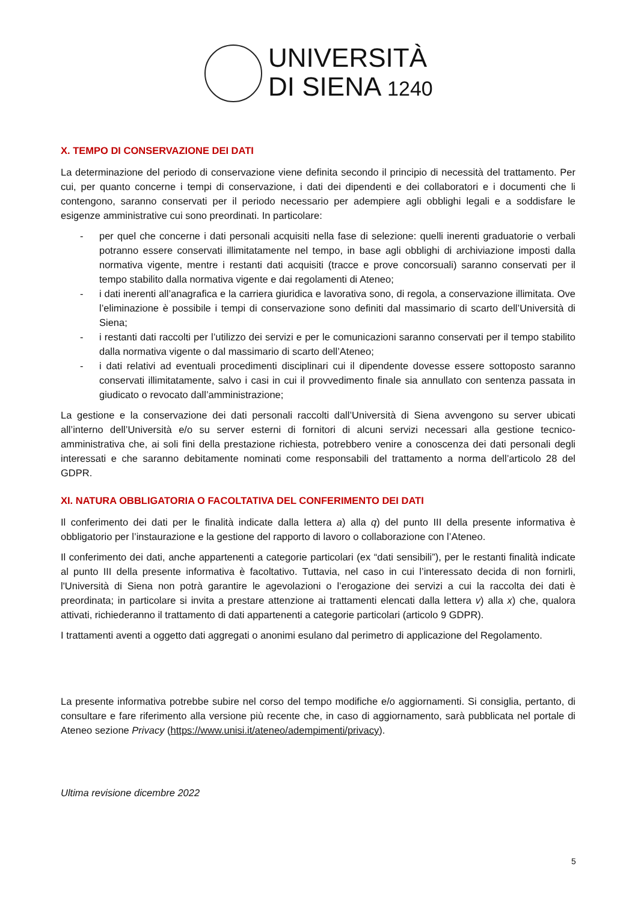UNIVERSITÀ
DI SIENA 1240
X. TEMPO DI CONSERVAZIONE DEI DATI
La determinazione del periodo di conservazione viene definita secondo il principio di necessità del trattamento. Per cui, per quanto concerne i tempi di conservazione, i dati dei dipendenti e dei collaboratori e i documenti che li contengono, saranno conservati per il periodo necessario per adempiere agli obblighi legali e a soddisfare le esigenze amministrative cui sono preordinati. In particolare:
- per quel che concerne i dati personali acquisiti nella fase di selezione: quelli inerenti graduatorie o verbali potranno essere conservati illimitatamente nel tempo, in base agli obblighi di archiviazione imposti dalla normativa vigente, mentre i restanti dati acquisiti (tracce e prove concorsuali) saranno conservati per il tempo stabilito dalla normativa vigente e dai regolamenti di Ateneo;
- i dati inerenti all’anagrafica e la carriera giuridica e lavorativa sono, di regola, a conservazione illimitata. Ove l’eliminazione è possibile i tempi di conservazione sono definiti dal massimario di scarto dell’Università di Siena;
- i restanti dati raccolti per l’utilizzo dei servizi e per le comunicazioni saranno conservati per il tempo stabilito dalla normativa vigente o dal massimario di scarto dell’Ateneo;
- i dati relativi ad eventuali procedimenti disciplinari cui il dipendente dovesse essere sottoposto saranno conservati illimitatamente, salvo i casi in cui il provvedimento finale sia annullato con sentenza passata in giudicato o revocato dall’amministrazione;
La gestione e la conservazione dei dati personali raccolti dall’Università di Siena avvengono su server ubicati all’interno dell’Università e/o su server esterni di fornitori di alcuni servizi necessari alla gestione tecnico-amministrativa che, ai soli fini della prestazione richiesta, potrebbero venire a conoscenza dei dati personali degli interessati e che saranno debitamente nominati come responsabili del trattamento a norma dell’articolo 28 del GDPR.
XI. NATURA OBBLIGATORIA O FACOLTATIVA DEL CONFERIMENTO DEI DATI
Il conferimento dei dati per le finalità indicate dalla lettera a) alla q) del punto III della presente informativa è obbligatorio per l’instaurazione e la gestione del rapporto di lavoro o collaborazione con l’Ateneo.
Il conferimento dei dati, anche appartenenti a categorie particolari (ex “dati sensibili”), per le restanti finalità indicate al punto III della presente informativa è facoltativo. Tuttavia, nel caso in cui l’interessato decida di non fornirli, l'Università di Siena non potrà garantire le agevolazioni o l’erogazione dei servizi a cui la raccolta dei dati è preordinata; in particolare si invita a prestare attenzione ai trattamenti elencati dalla lettera v) alla x) che, qualora attivati, richiederanno il trattamento di dati appartenenti a categorie particolari (articolo 9 GDPR).
I trattamenti aventi a oggetto dati aggregati o anonimi esulano dal perimetro di applicazione del Regolamento.
La presente informativa potrebbe subire nel corso del tempo modifiche e/o aggiornamenti. Si consiglia, pertanto, di consultare e fare riferimento alla versione più recente che, in caso di aggiornamento, sarà pubblicata nel portale di Ateneo sezione Privacy (https://www.unisi.it/ateneo/adempimenti/privacy).
Ultima revisione dicembre 2022
5